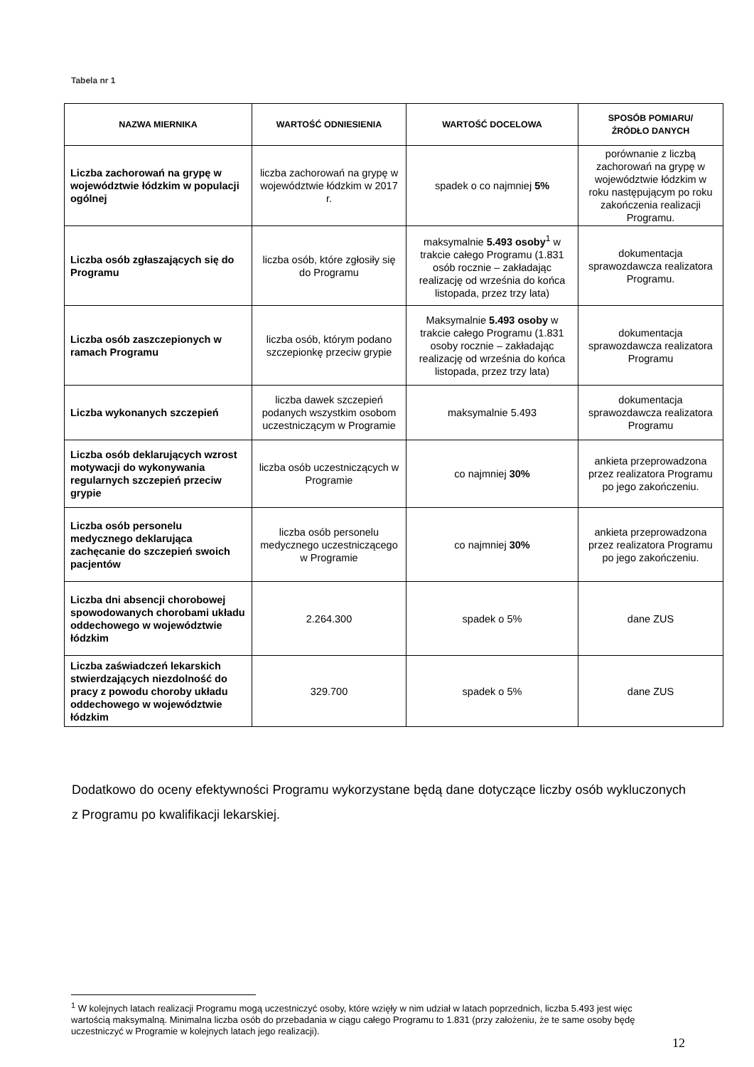Tabela nr 1
| NAZWA MIERNIKA | WARTOŚĆ ODNIESIENIA | WARTOŚĆ DOCELOWA | SPOSÓB POMIARU/ ŹRÓDŁO DANYCH |
| --- | --- | --- | --- |
| Liczba zachorowań na grypę w województwie łódzkim w populacji ogólnej | liczba zachorowań na grypę w województwie łódzkim w 2017 r. | spadek o co najmniej 5% | porównanie z liczbą zachorowań na grypę w województwie łódzkim w roku następującym po roku zakończenia realizacji Programu. |
| Liczba osób zgłaszających się do Programu | liczba osób, które zgłosiły się do Programu | maksymalnie 5.493 osoby<sup>1</sup> w trakcie całego Programu (1.831 osób rocznie – zakładając realizację od września do końca listopada, przez trzy lata) | dokumentacja sprawozdawcza realizatora Programu. |
| Liczba osób zaszczepionych w ramach Programu | liczba osób, którym podano szczepionkę przeciw grypie | Maksymalnie 5.493 osoby w trakcie całego Programu (1.831 osoby rocznie – zakładając realizację od września do końca listopada, przez trzy lata) | dokumentacja sprawozdawcza realizatora Programu |
| Liczba wykonanych szczepień | liczba dawek szczepień podanych wszystkim osobom uczestniczącym w Programie | maksymalnie 5.493 | dokumentacja sprawozdawcza realizatora Programu |
| Liczba osób deklarujących wzrost motywacji do wykonywania regularnych szczepień przeciw grypie | liczba osób uczestniczących w Programie | co najmniej 30% | ankieta przeprowadzona przez realizatora Programu po jego zakończeniu. |
| Liczba osób personelu medycznego deklarująca zachęcanie do szczepień swoich pacjentów | liczba osób personelu medycznego uczestniczącego w Programie | co najmniej 30% | ankieta przeprowadzona przez realizatora Programu po jego zakończeniu. |
| Liczba dni absencji chorobowej spowodowanych chorobami układu oddechowego w województwie łódzkim | 2.264.300 | spadek o 5% | dane ZUS |
| Liczba zaświadczeń lekarskich stwierdzających niezdolność do pracy z powodu choroby układu oddechowego w województwie łódzkim | 329.700 | spadek o 5% | dane ZUS |
Dodatkowo do oceny efektywności Programu wykorzystane będą dane dotyczące liczby osób wykluczonych z Programu po kwalifikacji lekarskiej.
<sup>1</sup> W kolejnych latach realizacji Programu mogą uczestniczyć osoby, które wzięły w nim udział w latach poprzednich, liczba 5.493 jest więc wartością maksymalną. Minimalna liczba osób do przebadania w ciągu całego Programu to 1.831 (przy założeniu, że te same osoby będę uczestniczyć w Programie w kolejnych latach jego realizacji).
12